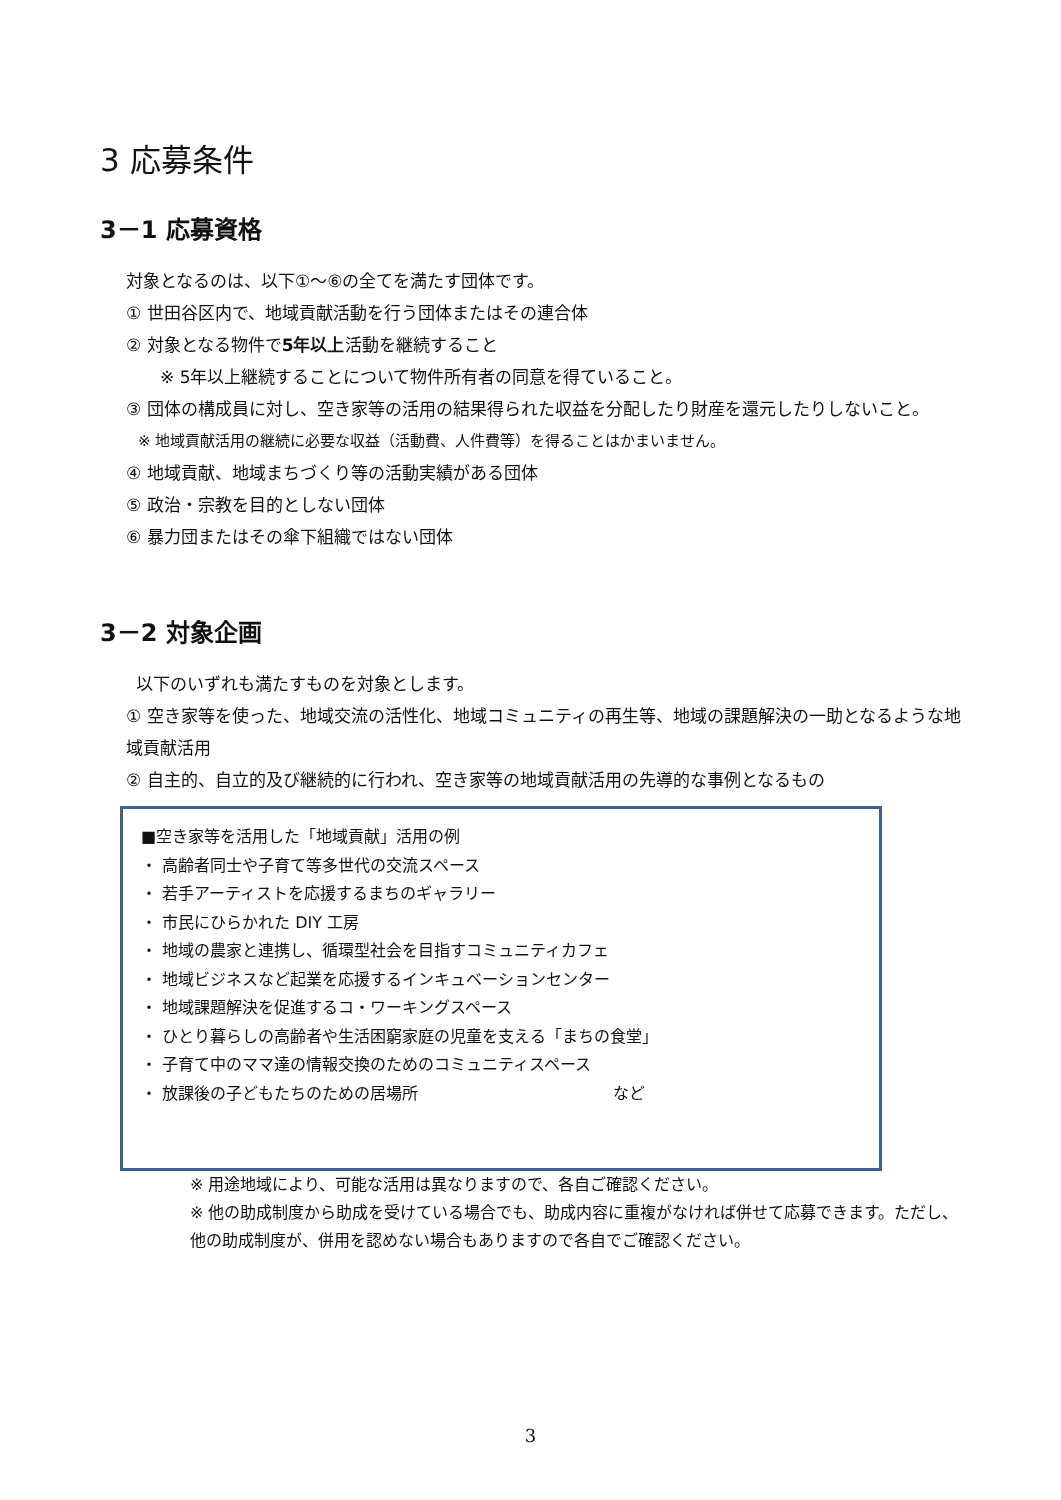3 応募条件
3－1 応募資格
対象となるのは、以下①～⑥の全てを満たす団体です。
① 世田谷区内で、地域貢献活動を行う団体またはその連合体
② 対象となる物件で5年以上活動を継続すること
※ 5年以上継続することについて物件所有者の同意を得ていること。
③ 団体の構成員に対し、空き家等の活用の結果得られた収益を分配したり財産を還元したりしないこと。
※ 地域貢献活用の継続に必要な収益（活動費、人件費等）を得ることはかまいません。
④ 地域貢献、地域まちづくり等の活動実績がある団体
⑤ 政治・宗教を目的としない団体
⑥ 暴力団またはその傘下組織ではない団体
3－2 対象企画
以下のいずれも満たすものを対象とします。
① 空き家等を使った、地域交流の活性化、地域コミュニティの再生等、地域の課題解決の一助となるような地域貢献活用
② 自主的、自立的及び継続的に行われ、空き家等の地域貢献活用の先導的な事例となるもの
■空き家等を活用した「地域貢献」活用の例
・ 高齢者同士や子育て等多世代の交流スペース
・ 若手アーティストを応援するまちのギャラリー
・ 市民にひらかれた DIY 工房
・ 地域の農家と連携し、循環型社会を目指すコミュニティカフェ
・ 地域ビジネスなど起業を応援するインキュベーションセンター
・ 地域課題解決を促進するコ・ワーキングスペース
・ ひとり暮らしの高齢者や生活困窮家庭の児童を支える「まちの食堂」
・ 子育て中のママ達の情報交換のためのコミュニティスペース
・ 放課後の子どもたちのための居場所 など
※ 用途地域により、可能な活用は異なりますので、各自ご確認ください。
※ 他の助成制度から助成を受けている場合でも、助成内容に重複がなければ併せて応募できます。ただし、他の助成制度が、併用を認めない場合もありますので各自でご確認ください。
3